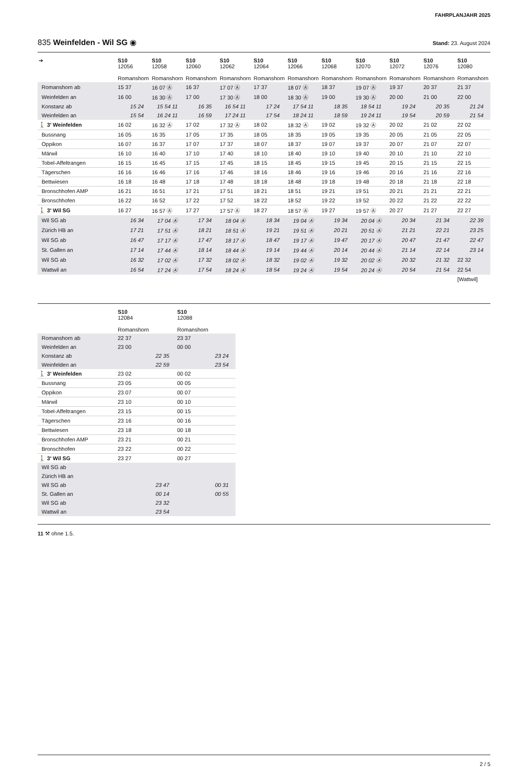FAHRPLANJAHR 2025
835 Weinfelden - Wil SG ◉ Stand: 23. August 2024
| ➔ | S10 12056 Romanshorn | S10 12058 Romanshorn | S10 12060 Romanshorn | S10 12062 Romanshorn | S10 12064 Romanshorn | S10 12066 Romanshorn | S10 12068 Romanshorn | S10 12070 Romanshorn | S10 12072 Romanshorn | S10 12076 Romanshorn | S10 12080 Romanshorn |
| --- | --- | --- | --- | --- | --- | --- | --- | --- | --- | --- | --- |
| Romanshorn ab | 15 37 | 16 07 Ⓐ | 16 37 | 17 07 Ⓐ | 17 37 | 18 07 Ⓐ | 18 37 | 19 07 Ⓐ | 19 37 | 20 37 | 21 37 |
| Weinfelden an | 16 00 | 16 30 Ⓐ | 17 00 | 17 30 Ⓐ | 18 00 | 18 30 Ⓐ | 19 00 | 19 30 Ⓐ | 20 00 | 21 00 | 22 00 |
| Konstanz ab | 15 24 | 15 54 11 | 16 35 | 16 54 11 | 17 24 | 17 54 11 | 18 35 | 18 54 11 | 19 24 | 20 35 | 21 24 |
| Weinfelden an | 15 54 | 16 24 11 | 16 59 | 17 24 11 | 17 54 | 18 24 11 | 18 59 | 19 24 11 | 19 54 | 20 59 | 21 54 |
| 🚶 3' Weinfelden | 16 02 | 16 32 Ⓐ | 17 02 | 17 32 Ⓐ | 18 02 | 18 32 Ⓐ | 19 02 | 19 32 Ⓐ | 20 02 | 21 02 | 22 02 |
| Bussnang | 16 05 | 16 35 | 17 05 | 17 35 | 18 05 | 18 35 | 19 05 | 19 35 | 20 05 | 21 05 | 22 05 |
| Oppikon | 16 07 | 16 37 | 17 07 | 17 37 | 18 07 | 18 37 | 19 07 | 19 37 | 20 07 | 21 07 | 22 07 |
| Märwil | 16 10 | 16 40 | 17 10 | 17 40 | 18 10 | 18 40 | 19 10 | 19 40 | 20 10 | 21 10 | 22 10 |
| Tobel-Affeltrangen | 16 15 | 16 45 | 17 15 | 17 45 | 18 15 | 18 45 | 19 15 | 19 45 | 20 15 | 21 15 | 22 15 |
| Tägerschen | 16 16 | 16 46 | 17 16 | 17 46 | 18 16 | 18 46 | 19 16 | 19 46 | 20 16 | 21 16 | 22 16 |
| Bettwiesen | 16 18 | 16 48 | 17 18 | 17 48 | 18 18 | 18 48 | 19 18 | 19 48 | 20 18 | 21 18 | 22 18 |
| Bronschhofen AMP | 16 21 | 16 51 | 17 21 | 17 51 | 18 21 | 18 51 | 19 21 | 19 51 | 20 21 | 21 21 | 22 21 |
| Bronschhofen | 16 22 | 16 52 | 17 22 | 17 52 | 18 22 | 18 52 | 19 22 | 19 52 | 20 22 | 21 22 | 22 22 |
| 🚶 3' Wil SG | 16 27 | 16 57 Ⓐ | 17 27 | 17 57 Ⓐ | 18 27 | 18 57 Ⓐ | 19 27 | 19 57 Ⓐ | 20 27 | 21 27 | 22 27 |
| Wil SG ab | 16 34 | 17 04 Ⓐ | 17 34 | 18 04 Ⓐ | 18 34 | 19 04 Ⓐ | 19 34 | 20 04 Ⓐ | 20 34 | 21 34 | 22 39 |
| Zürich HB an | 17 21 | 17 51 Ⓐ | 18 21 | 18 51 Ⓐ | 19 21 | 19 51 Ⓐ | 20 21 | 20 51 Ⓐ | 21 21 | 22 21 | 23 25 |
| Wil SG ab | 16 47 | 17 17 Ⓐ | 17 47 | 18 17 Ⓐ | 18 47 | 19 17 Ⓐ | 19 47 | 20 17 Ⓐ | 20 47 | 21 47 | 22 47 |
| St. Gallen an | 17 14 | 17 44 Ⓐ | 18 14 | 18 44 Ⓐ | 19 14 | 19 44 Ⓐ | 20 14 | 20 44 Ⓐ | 21 14 | 22 14 | 23 14 |
| Wil SG ab | 16 32 | 17 02 Ⓐ | 17 32 | 18 02 Ⓐ | 18 32 | 19 02 Ⓐ | 19 32 | 20 02 Ⓐ | 20 32 | 21 32 | 22 32 |
| Wattwil an | 16 54 | 17 24 Ⓐ | 17 54 | 18 24 Ⓐ | 18 54 | 19 24 Ⓐ | 19 54 | 20 24 Ⓐ | 20 54 | 21 54 | 22 54 |
| | | | | | | | | | | | [Wattwil] |
| | S10 12084 Romanshorn | S10 12088 Romanshorn |
| --- | --- | --- |
| Romanshorn ab | 22 37 | 23 37 |
| Weinfelden an | 23 00 | 00 00 |
| Konstanz ab | 22 35 | 23 24 |
| Weinfelden an | 22 59 | 23 54 |
| 🚶 3' Weinfelden | 23 02 | 00 02 |
| Bussnang | 23 05 | 00 05 |
| Oppikon | 23 07 | 00 07 |
| Märwil | 23 10 | 00 10 |
| Tobel-Affeltrangen | 23 15 | 00 15 |
| Tägerschen | 23 16 | 00 16 |
| Bettwiesen | 23 18 | 00 18 |
| Bronschhofen AMP | 23 21 | 00 21 |
| Bronschhofen | 23 22 | 00 22 |
| 🚶 3' Wil SG | 23 27 | 00 27 |
| Wil SG ab | | |
| Zürich HB an | | |
| Wil SG ab | 23 47 | 00 31 |
| St. Gallen an | 00 14 | 00 55 |
| Wil SG ab | 23 32 | |
| Wattwil an | 23 54 | |
11 ⚒ ohne 1.5.
2 / 5